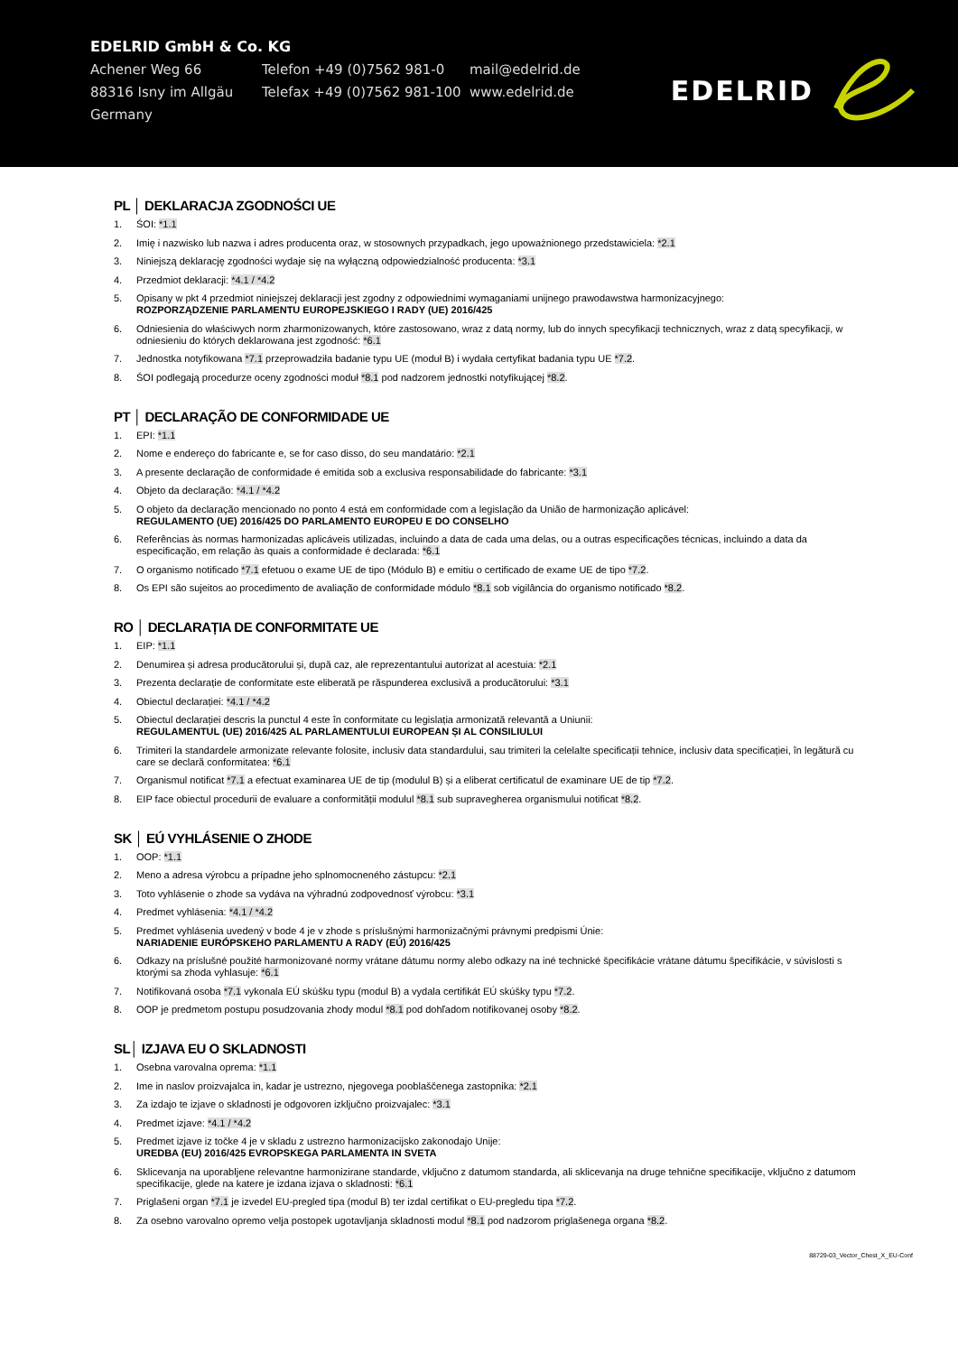EDELRID GmbH & Co. KG
Achener Weg 66 Telefon +49 (0)7562 981-0 mail@edelrid.de
88316 Isny im Allgäu Telefax +49 (0)7562 981-100
www.edelrid.de
Germany
EDELRID
PL │ DEKLARACJA ZGODNOŚCI UE
1. ŚOI: *1.1
2. Imię i nazwisko lub nazwa i adres producenta oraz, w stosownych przypadkach, jego upoważnionego przedstawiciela: *2.1
3. Niniejszą deklarację zgodności wydaje się na wyłączną odpowiedzialność producenta: *3.1
4. Przedmiot deklaracji: *4.1 / *4.2
5. Opisany w pkt 4 przedmiot niniejszej deklaracji jest zgodny z odpowiednimi wymaganiami unijnego prawodawstwa harmonizacyjnego:
ROZPORZĄDZENIE PARLAMENTU EUROPEJSKIEGO I RADY (UE) 2016/425
6. Odniesienia do właściwych norm zharmonizowanych, które zastosowano, wraz z datą normy, lub do innych specyfikacji technicznych, wraz z datą specyfikacji, w odniesieniu do których deklarowana jest zgodność: *6.1
7. Jednostka notyfikowana *7.1 przeprowadziła badanie typu UE (moduł B) i wydała certyfikat badania typu UE *7.2.
8. ŚOI podlegają procedurze oceny zgodności moduł *8.1 pod nadzorem jednostki notyfikującej *8.2.
PT │ DECLARAÇÃO DE CONFORMIDADE UE
1. EPI: *1.1
2. Nome e endereço do fabricante e, se for caso disso, do seu mandatário: *2.1
3. A presente declaração de conformidade é emitida sob a exclusiva responsabilidade do fabricante: *3.1
4. Objeto da declaração: *4.1 / *4.2
5. O objeto da declaração mencionado no ponto 4 está em conformidade com a legislação da União de harmonização aplicável:
REGULAMENTO (UE) 2016/425 DO PARLAMENTO EUROPEU E DO CONSELHO
6. Referências às normas harmonizadas aplicáveis utilizadas, incluindo a data de cada uma delas, ou a outras especificações técnicas, incluindo a data da especificação, em relação às quais a conformidade é declarada: *6.1
7. O organismo notificado *7.1 efetuou o exame UE de tipo (Módulo B) e emitiu o certificado de exame UE de tipo *7.2.
8. Os EPI são sujeitos ao procedimento de avaliação de conformidade módulo *8.1 sob vigilância do organismo notificado *8.2.
RO │ DECLARAȚIA DE CONFORMITATE UE
1. EIP: *1.1
2. Denumirea și adresa producătorului și, după caz, ale reprezentantului autorizat al acestuia: *2.1
3. Prezenta declarație de conformitate este eliberată pe răspunderea exclusivă a producătorului: *3.1
4. Obiectul declarației: *4.1 / *4.2
5. Obiectul declarației descris la punctul 4 este în conformitate cu legislația armonizată relevantă a Uniunii:
REGULAMENTUL (UE) 2016/425 AL PARLAMENTULUI EUROPEAN ȘI AL CONSILIULUI
6. Trimiteri la standardele armonizate relevante folosite, inclusiv data standardului, sau trimiteri la celelalte specificații tehnice, inclusiv data specificației, în legătură cu care se declară conformitatea: *6.1
7. Organismul notificat *7.1 a efectuat examinarea UE de tip (modulul B) și a eliberat certificatul de examinare UE de tip *7.2.
8. EIP face obiectul procedurii de evaluare a conformității modulul *8.1 sub supravegherea organismului notificat *8.2.
SK │ EÚ VYHLÁSENIE O ZHODE
1. OOP: *1.1
2. Meno a adresa výrobcu a prípadne jeho splnomocneného zástupcu: *2.1
3. Toto vyhlásenie o zhode sa vydáva na výhradnú zodpovednosť výrobcu: *3.1
4. Predmet vyhlásenia: *4.1 / *4.2
5. Predmet vyhlásenia uvedený v bode 4 je v zhode s príslušnými harmonizačnými právnymi predpismi Únie:
NARIADENIE EURÓPSKEHO PARLAMENTU A RADY (EÚ) 2016/425
6. Odkazy na príslušné použité harmonizované normy vrátane dátumu normy alebo odkazy na iné technické špecifikácie vrátane dátumu špecifikácie, v súvislosti s ktorými sa zhoda vyhlasuje: *6.1
7. Notifikovaná osoba *7.1 vykonala EÚ skúšku typu (modul B) a vydala certifikát EÚ skúšky typu *7.2.
8. OOP je predmetom postupu posudzovania zhody modul *8.1 pod dohľadom notifikovanej osoby *8.2.
SL│ IZJAVA EU O SKLADNOSTI
1. Osebna varovalna oprema: *1.1
2. Ime in naslov proizvajalca in, kadar je ustrezno, njegovega pooblaščenega zastopnika: *2.1
3. Za izdajo te izjave o skladnosti je odgovoren izključno proizvajalec: *3.1
4. Predmet izjave: *4.1 / *4.2
5. Predmet izjave iz točke 4 je v skladu z ustrezno harmonizacijsko zakonodajo Unije:
UREDBA (EU) 2016/425 EVROPSKEGA PARLAMENTA IN SVETA
6. Sklicevanja na uporabljene relevantne harmonizirane standarde, vključno z datumom standarda, ali sklicevanja na druge tehnične specifikacije, vključno z datumom specifikacije, glede na katere je izdana izjava o skladnosti: *6.1
7. Priglašeni organ *7.1 je izvedel EU-pregled tipa (modul B) ter izdal certifikat o EU-pregledu tipa *7.2.
8. Za osebno varovalno opremo velja postopek ugotavljanja skladnosti modul *8.1 pod nadzorom priglašenega organa *8.2.
88729-03_Vector_Chest_X_EU-Conf